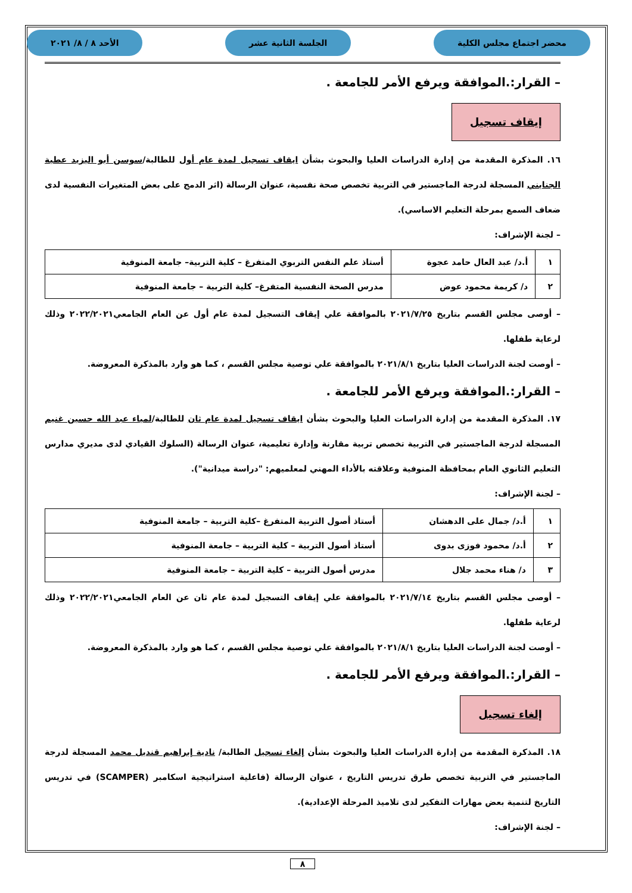محضر اجتماع مجلس الكلية الجلسة الثانية عشر الأحد ٨ / ٨/ ٢٠٢١
– القرار:.الموافقة ويرفع الأمر للجامعة .
إيقاف تسجيل
١٦. المذكرة المقدمة من إدارة الدراسات العليا والبحوث بشأن ايقاف تسجيل لمدة عام أول للطالبة/سوسن أبو اليزيد عطية الجنايني المسجلة لدرجة الماجستير في التربية تخصص صحة نفسية، عنوان الرسالة (اثر الدمج على بعض المتغيرات النفسية لدى ضعاف السمع بمرحلة التعليم الاساسي).
– لجنة الإشراف:
| ١ | أ.د/ عبد العال حامد عجوة | أستاذ علم النفس التربوي المتفرغ – كلية التربية– جامعة المنوفية |
| ٢ | د/ كريمة محمود عوض | مدرس الصحة النفسية المتفرغ– كلية التربية – جامعة المنوفية |
– أوصى مجلس القسم بتاريخ ٢٠٢١/٧/٢٥ بالموافقة علي إيقاف التسجيل لمدة عام أول عن العام الجامعي٢٠٢٢/٢٠٢١ وذلك لرعاية طفلها.
– أوصت لجنة الدراسات العليا بتاريخ ٢٠٢١/٨/١ بالموافقة علي توصية مجلس القسم ، كما هو وارد بالمذكرة المعروضة.
– القرار:.الموافقة ويرفع الأمر للجامعة .
١٧. المذكرة المقدمة من إدارة الدراسات العليا والبحوث بشأن ايقاف تسجيل لمدة عام ثان للطالبة/لمياء عبد الله حسين غنيم المسجلة لدرجة الماجستير في التربية تخصص تربية مقارنة وإدارة تعليمية، عنوان الرسالة (السلوك القيادي لدى مديري مدارس التعليم الثانوي العام بمحافظة المنوفية وعلاقته بالأداء المهني لمعلميهم: "دراسة ميدانية").
– لجنة الإشراف:
| ١ | أ.د/ جمال على الدهشان | أستاذ أصول التربية المتفرغ –كلية التربية – جامعة المنوفية |
| ٢ | أ.د/ محمود فوزى بدوى | أستاذ أصول التربية – كلية التربية – جامعة المنوفية |
| ٣ | د/ هناء محمد جلال | مدرس أصول التربية – كلية التربية – جامعة المنوفية |
– أوصى مجلس القسم بتاريخ ٢٠٢١/٧/١٤ بالموافقة علي إيقاف التسجيل لمدة عام ثان عن العام الجامعي٢٠٢٢/٢٠٢١ وذلك لرعاية طفلها.
– أوصت لجنة الدراسات العليا بتاريخ ٢٠٢١/٨/١ بالموافقة علي توصية مجلس القسم ، كما هو وارد بالمذكرة المعروضة.
– القرار:.الموافقة ويرفع الأمر للجامعة .
إلغاء تسجيل
١٨. المذكرة المقدمة من إدارة الدراسات العليا والبحوث بشأن إلغاء تسجيل الطالبة/ نادية إبراهيم قنديل محمد المسجلة لدرجة الماجستير في التربية تخصص طرق تدريس التاريخ ، عنوان الرسالة (فاعلية استراتيجية اسكامبر (SCAMPER) في تدريس التاريخ لتنمية بعض مهارات التفكير لدى تلاميذ المرحلة الإعدادية).
– لجنة الإشراف:
٨